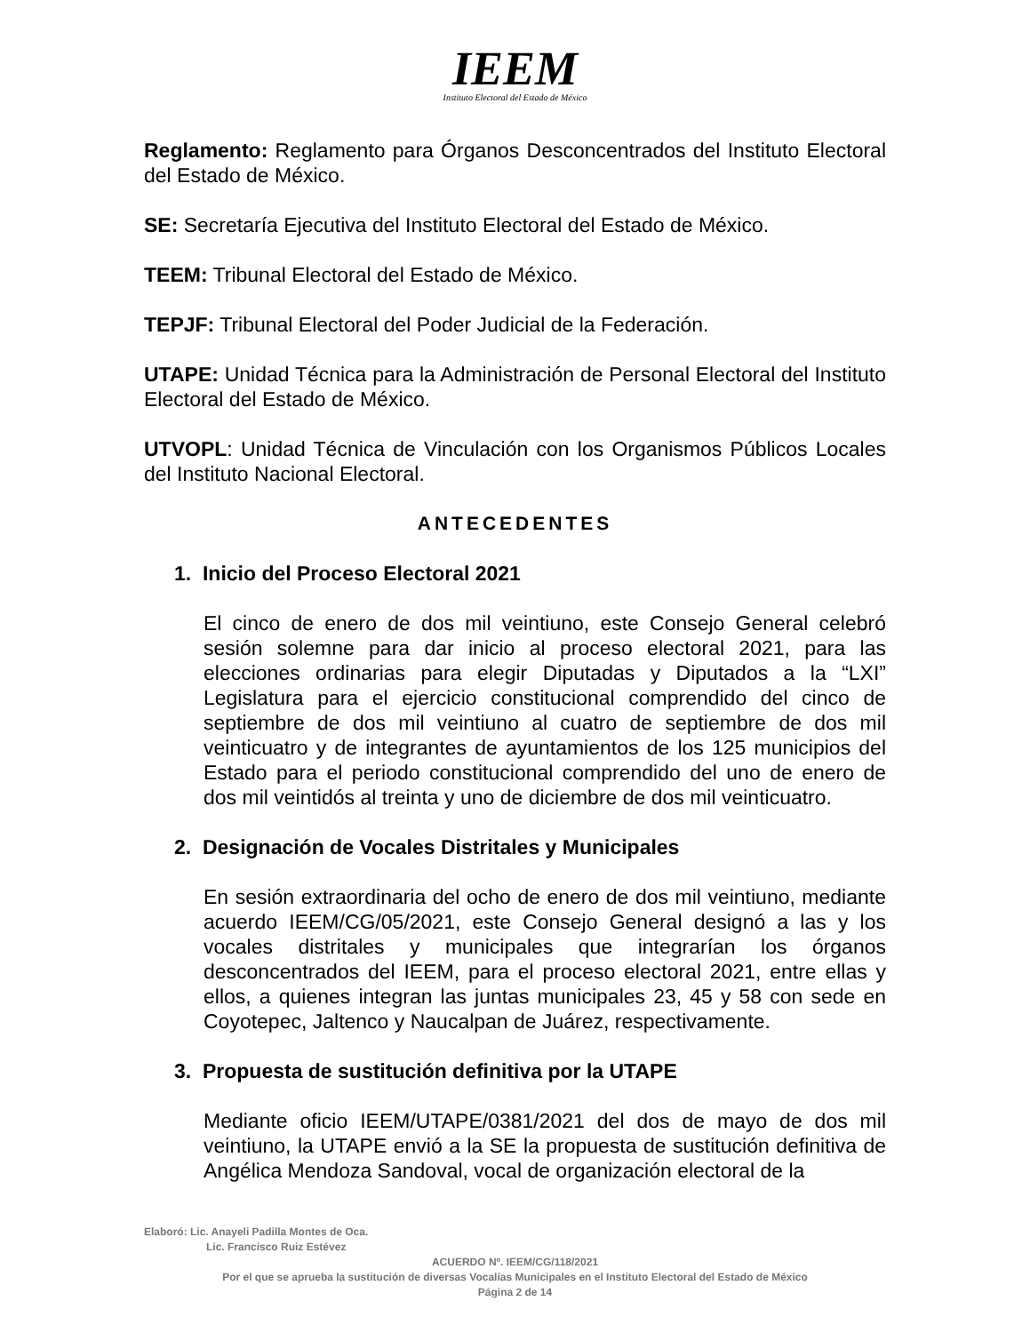IEEM
Instituto Electoral del Estado de México
Reglamento: Reglamento para Órganos Desconcentrados del Instituto Electoral del Estado de México.
SE: Secretaría Ejecutiva del Instituto Electoral del Estado de México.
TEEM: Tribunal Electoral del Estado de México.
TEPJF: Tribunal Electoral del Poder Judicial de la Federación.
UTAPE: Unidad Técnica para la Administración de Personal Electoral del Instituto Electoral del Estado de México.
UTVOPL: Unidad Técnica de Vinculación con los Organismos Públicos Locales del Instituto Nacional Electoral.
ANTECEDENTES
1. Inicio del Proceso Electoral 2021
El cinco de enero de dos mil veintiuno, este Consejo General celebró sesión solemne para dar inicio al proceso electoral 2021, para las elecciones ordinarias para elegir Diputadas y Diputados a la “LXI” Legislatura para el ejercicio constitucional comprendido del cinco de septiembre de dos mil veintiuno al cuatro de septiembre de dos mil veinticuatro y de integrantes de ayuntamientos de los 125 municipios del Estado para el periodo constitucional comprendido del uno de enero de dos mil veintidós al treinta y uno de diciembre de dos mil veinticuatro.
2. Designación de Vocales Distritales y Municipales
En sesión extraordinaria del ocho de enero de dos mil veintiuno, mediante acuerdo IEEM/CG/05/2021, este Consejo General designó a las y los vocales distritales y municipales que integrarían los órganos desconcentrados del IEEM, para el proceso electoral 2021, entre ellas y ellos, a quienes integran las juntas municipales 23, 45 y 58 con sede en Coyotepec, Jaltenco y Naucalpan de Juárez, respectivamente.
3. Propuesta de sustitución definitiva por la UTAPE
Mediante oficio IEEM/UTAPE/0381/2021 del dos de mayo de dos mil veintiuno, la UTAPE envió a la SE la propuesta de sustitución definitiva de Angélica Mendoza Sandoval, vocal de organización electoral de la
Elaboró: Lic. Anayeli Padilla Montes de Oca.
Lic. Francisco Ruiz Estévez
ACUERDO Nº. IEEM/CG/118/2021
Por el que se aprueba la sustitución de diversas Vocalías Municipales en el Instituto Electoral del Estado de México
Página 2 de 14